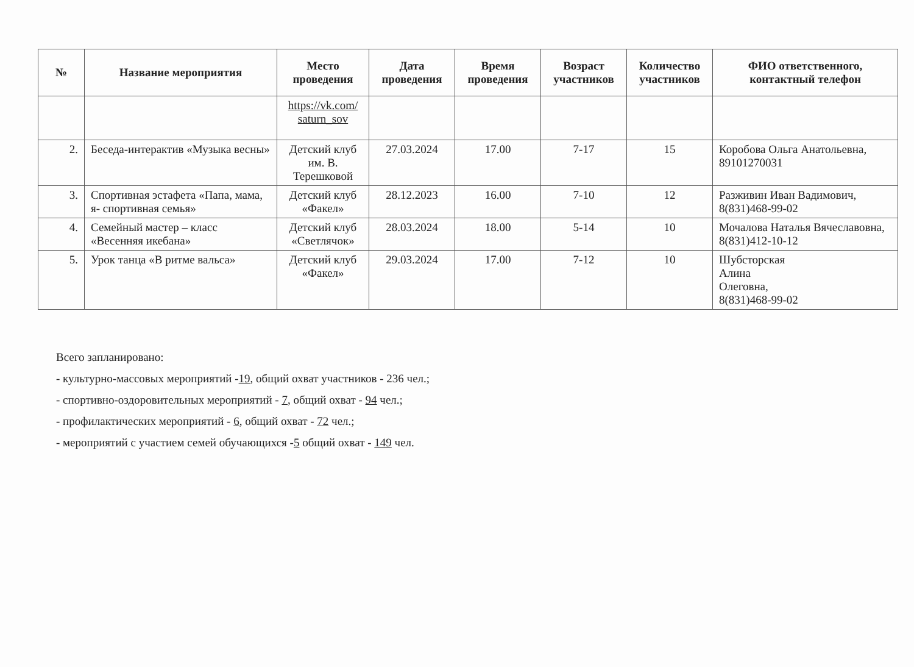| № | Название мероприятия | Место проведения | Дата проведения | Время проведения | Возраст участников | Количество участников | ФИО ответственного, контактный телефон |
| --- | --- | --- | --- | --- | --- | --- | --- |
| | | https://vk.com/ saturn_sov | | | | | |
| 2. | Беседа-интерактив «Музыка весны» | Детский клуб им. В. Терешковой | 27.03.2024 | 17.00 | 7-17 | 15 | Коробова Ольга Анатольевна, 89101270031 |
| 3. | Спортивная эстафета «Папа, мама, я- спортивная семья» | Детский клуб «Факел» | 28.12.2023 | 16.00 | 7-10 | 12 | Разживин Иван Вадимович, 8(831)468-99-02 |
| 4. | Семейный мастер – класс «Весенняя икебана» | Детский клуб «Светлячок» | 28.03.2024 | 18.00 | 5-14 | 10 | Мочалова Наталья Вячеславовна, 8(831)412-10-12 |
| 5. | Урок танца «В ритме вальса» | Детский клуб «Факел» | 29.03.2024 | 17.00 | 7-12 | 10 | Шубсторская Алина Олеговна, 8(831)468-99-02 |
Всего запланировано:
- культурно-массовых мероприятий -19, общий охват участников - 236 чел.;
- спортивно-оздоровительных мероприятий - 7, общий охват - 94 чел.;
- профилактических мероприятий - 6, общий охват - 72 чел.;
- мероприятий с участием семей обучающихся -5 общий охват - 149 чел.